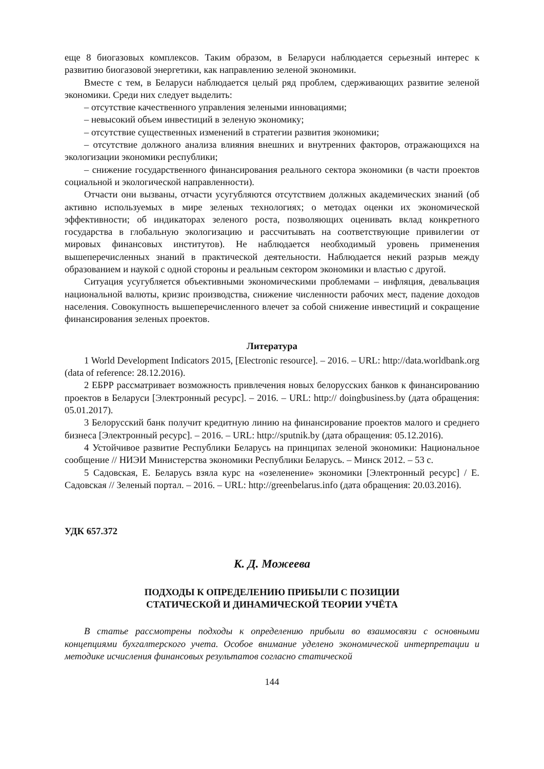еще 8 биогазовых комплексов. Таким образом, в Беларуси наблюдается серьезный интерес к развитию биогазовой энергетики, как направлению зеленой экономики.
Вместе с тем, в Беларуси наблюдается целый ряд проблем, сдерживающих развитие зеленой экономики. Среди них следует выделить:
– отсутствие качественного управления зелеными инновациями;
– невысокий объем инвестиций в зеленую экономику;
– отсутствие существенных изменений в стратегии развития экономики;
– отсутствие должного анализа влияния внешних и внутренних факторов, отражающихся на экологизации экономики республики;
– снижение государственного финансирования реального сектора экономики (в части проектов социальной и экологической направленности).
Отчасти они вызваны, отчасти усугубляются отсутствием должных академических знаний (об активно используемых в мире зеленых технологиях; о методах оценки их экономической эффективности; об индикаторах зеленого роста, позволяющих оценивать вклад конкретного государства в глобальную экологизацию и рассчитывать на соответствующие привилегии от мировых финансовых институтов). Не наблюдается необходимый уровень применения вышеперечисленных знаний в практической деятельности. Наблюдается некий разрыв между образованием и наукой с одной стороны и реальным сектором экономики и властью с другой.
Ситуация усугубляется объективными экономическими проблемами – инфляция, девальвация национальной валюты, кризис производства, снижение численности рабочих мест, падение доходов населения. Совокупность вышеперечисленного влечет за собой снижение инвестиций и сокращение финансирования зеленых проектов.
Литература
1 World Development Indicators 2015, [Electronic resource]. – 2016. – URL: http://data.worldbank.org (data of reference: 28.12.2016).
2 ЕБРР рассматривает возможность привлечения новых белорусских банков к финансированию проектов в Беларуси [Электронный ресурс]. – 2016. – URL: http:// doingbusiness.by (дата обращения: 05.01.2017).
3 Белорусский банк получит кредитную линию на финансирование проектов малого и среднего бизнеса [Электронный ресурс]. – 2016. – URL: http://sputnik.by (дата обращения: 05.12.2016).
4 Устойчивое развитие Республики Беларусь на принципах зеленой экономики: Национальное сообщение // НИЭИ Министерства экономики Республики Беларусь. – Минск 2012. – 53 с.
5 Садовская, Е. Беларусь взяла курс на «озеленение» экономики [Электронный ресурс] / Е. Садовская // Зеленый портал. – 2016. – URL: http://greenbelarus.info (дата обращения: 20.03.2016).
УДК 657.372
К. Д. Можеева
ПОДХОДЫ К ОПРЕДЕЛЕНИЮ ПРИБЫЛИ С ПОЗИЦИИ
СТАТИЧЕСКОЙ И ДИНАМИЧЕСКОЙ ТЕОРИИ УЧЁТА
В статье рассмотрены подходы к определению прибыли во взаимосвязи с основными концепциями бухгалтерского учета. Особое внимание уделено экономической интерпретации и методике исчисления финансовых результатов согласно статической
144